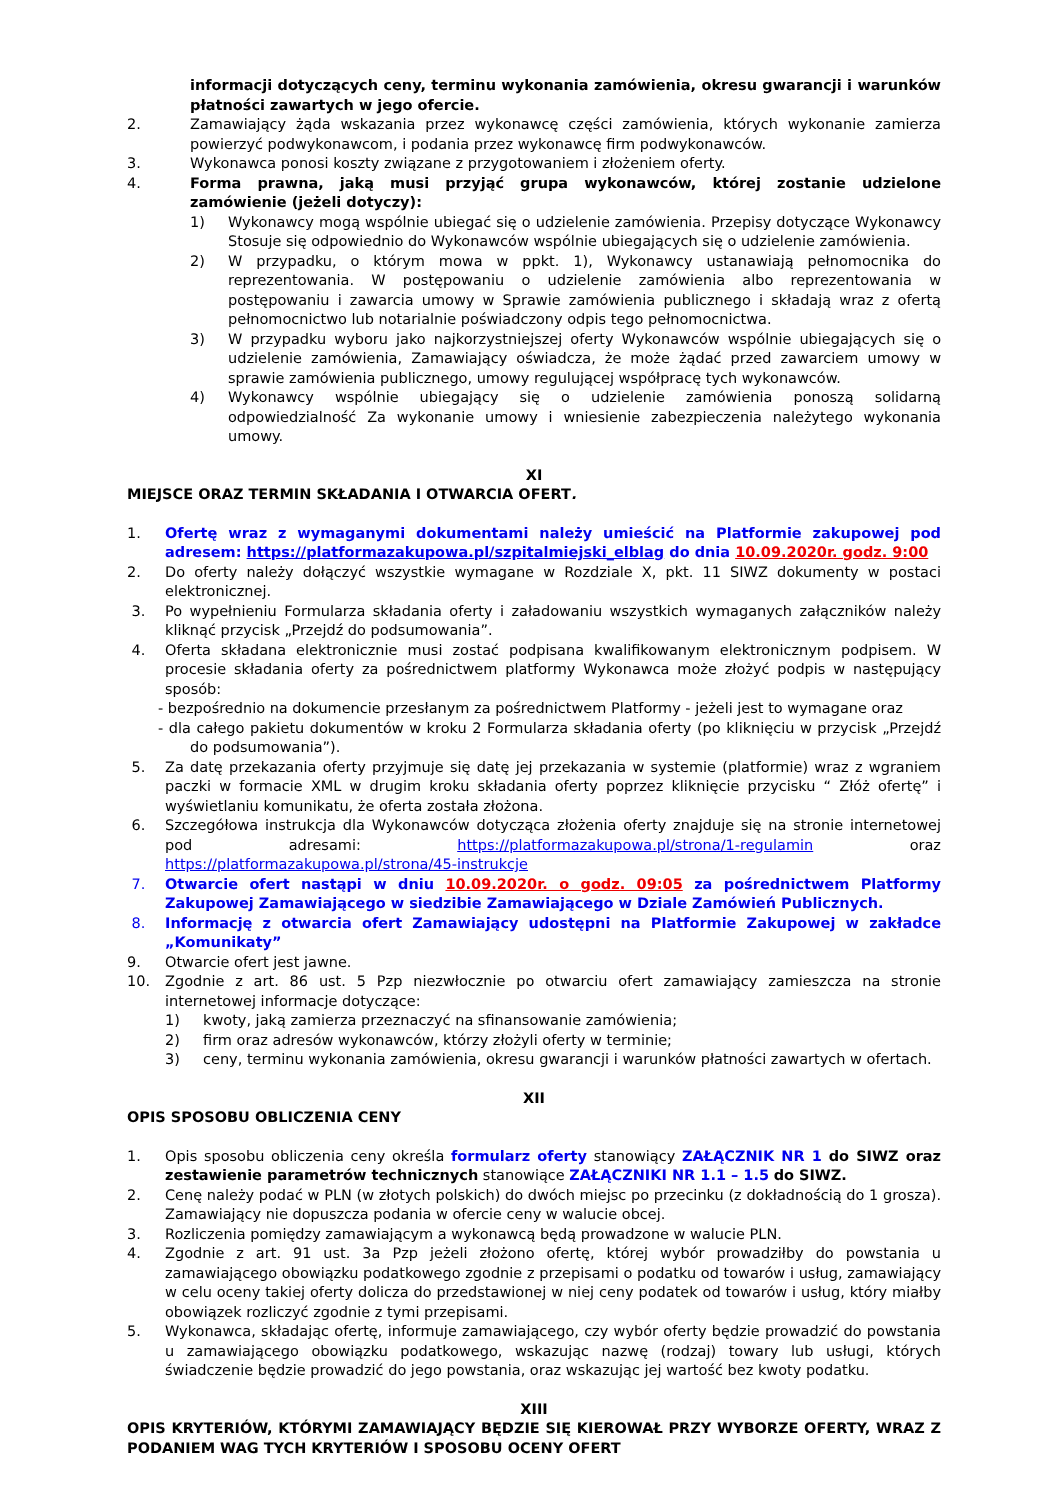informacji dotyczących ceny, terminu wykonania zamówienia, okresu gwarancji i warunków płatności zawartych w jego ofercie.
2. Zamawiający żąda wskazania przez wykonawcę części zamówienia, których wykonanie zamierza powierzyć podwykonawcom, i podania przez wykonawcę firm podwykonawców.
3. Wykonawca ponosi koszty związane z przygotowaniem i złożeniem oferty.
4. Forma prawna, jaką musi przyjąć grupa wykonawców, której zostanie udzielone zamówienie (jeżeli dotyczy):
1) Wykonawcy mogą wspólnie ubiegać się o udzielenie zamówienia. Przepisy dotyczące Wykonawcy Stosuje się odpowiednio do Wykonawców wspólnie ubiegających się o udzielenie zamówienia.
2) W przypadku, o którym mowa w ppkt. 1), Wykonawcy ustanawiają pełnomocnika do reprezentowania. W postępowaniu o udzielenie zamówienia albo reprezentowania w postępowaniu i zawarcia umowy w Sprawie zamówienia publicznego i składają wraz z ofertą pełnomocnictwo lub notarialnie poświadczony odpis tego pełnomocnictwa.
3) W przypadku wyboru jako najkorzystniejszej oferty Wykonawców wspólnie ubiegających się o udzielenie zamówienia, Zamawiający oświadcza, że może żądać przed zawarciem umowy w sprawie zamówienia publicznego, umowy regulującej współpracę tych wykonawców.
4) Wykonawcy wspólnie ubiegający się o udzielenie zamówienia ponoszą solidarną odpowiedzialność Za wykonanie umowy i wniesienie zabezpieczenia należytego wykonania umowy.
XI
MIEJSCE ORAZ TERMIN SKŁADANIA I OTWARCIA OFERT.
1. Ofertę wraz z wymaganymi dokumentami należy umieścić na Platformie zakupowej pod adresem: https://platformazakupowa.pl/szpitalmiejski_elblag do dnia 10.09.2020r. godz. 9:00
2. Do oferty należy dołączyć wszystkie wymagane w Rozdziale X, pkt. 11 SIWZ dokumenty w postaci elektronicznej.
3. Po wypełnieniu Formularza składania oferty i załadowaniu wszystkich wymaganych załączników należy kliknąć przycisk „Przejdź do podsumowania”.
4. Oferta składana elektronicznie musi zostać podpisana kwalifikowanym elektronicznym podpisem. W procesie składania oferty za pośrednictwem platformy Wykonawca może złożyć podpis w następujący sposób:
- bezpośrednio na dokumencie przesłanym za pośrednictwem Platformy - jeżeli jest to wymagane oraz
- dla całego pakietu dokumentów w kroku 2 Formularza składania oferty (po kliknięciu w przycisk „Przejdź do podsumowania”).
5. Za datę przekazania oferty przyjmuje się datę jej przekazania w systemie (platformie) wraz z wgraniem paczki w formacie XML w drugim kroku składania oferty poprzez kliknięcie przycisku “ Złóż ofertę” i wyświetlaniu komunikatu, że oferta została złożona.
6. Szczegółowa instrukcja dla Wykonawców dotycząca złożenia oferty znajduje się na stronie internetowej pod adresami: https://platformazakupowa.pl/strona/1-regulamin oraz https://platformazakupowa.pl/strona/45-instrukcje
7. Otwarcie ofert nastąpi w dniu 10.09.2020r. o godz. 09:05 za pośrednictwem Platformy Zakupowej Zamawiającego w siedzibie Zamawiającego w Dziale Zamówień Publicznych.
8. Informację z otwarcia ofert Zamawiający udostępni na Platformie Zakupowej w zakładce „Komunikaty”
9. Otwarcie ofert jest jawne.
10. Zgodnie z art. 86 ust. 5 Pzp niezwłocznie po otwarciu ofert zamawiający zamieszcza na stronie internetowej informacje dotyczące:
1) kwoty, jaką zamierza przeznaczyć na sfinansowanie zamówienia;
2) firm oraz adresów wykonawców, którzy złożyli oferty w terminie;
3) ceny, terminu wykonania zamówienia, okresu gwarancji i warunków płatności zawartych w ofertach.
XII
OPIS SPOSOBU OBLICZENIA CENY
1. Opis sposobu obliczenia ceny określa formularz oferty stanowiący ZAŁĄCZNIK NR 1 do SIWZ oraz zestawienie parametrów technicznych stanowiące ZAŁĄCZNIKI NR 1.1 – 1.5 do SIWZ.
2. Cenę należy podać w PLN (w złotych polskich) do dwóch miejsc po przecinku (z dokładnością do 1 grosza). Zamawiający nie dopuszcza podania w ofercie ceny w walucie obcej.
3. Rozliczenia pomiędzy zamawiającym a wykonawcą będą prowadzone w walucie PLN.
4. Zgodnie z art. 91 ust. 3a Pzp jeżeli złożono ofertę, której wybór prowadziłby do powstania u zamawiającego obowiązku podatkowego zgodnie z przepisami o podatku od towarów i usług, zamawiający w celu oceny takiej oferty dolicza do przedstawionej w niej ceny podatek od towarów i usług, który miałby obowiązek rozliczyć zgodnie z tymi przepisami.
5. Wykonawca, składając ofertę, informuje zamawiającego, czy wybór oferty będzie prowadzić do powstania u zamawiającego obowiązku podatkowego, wskazując nazwę (rodzaj) towary lub usługi, których świadczenie będzie prowadzić do jego powstania, oraz wskazując jej wartość bez kwoty podatku.
XIII
OPIS KRYTERIÓW, KTÓRYMI ZAMAWIAJĄCY BĘDZIE SIĘ KIEROWAŁ PRZY WYBORZE OFERTY, WRAZ Z PODANIEM WAG TYCH KRYTERIÓW I SPOSOBU OCENY OFERT